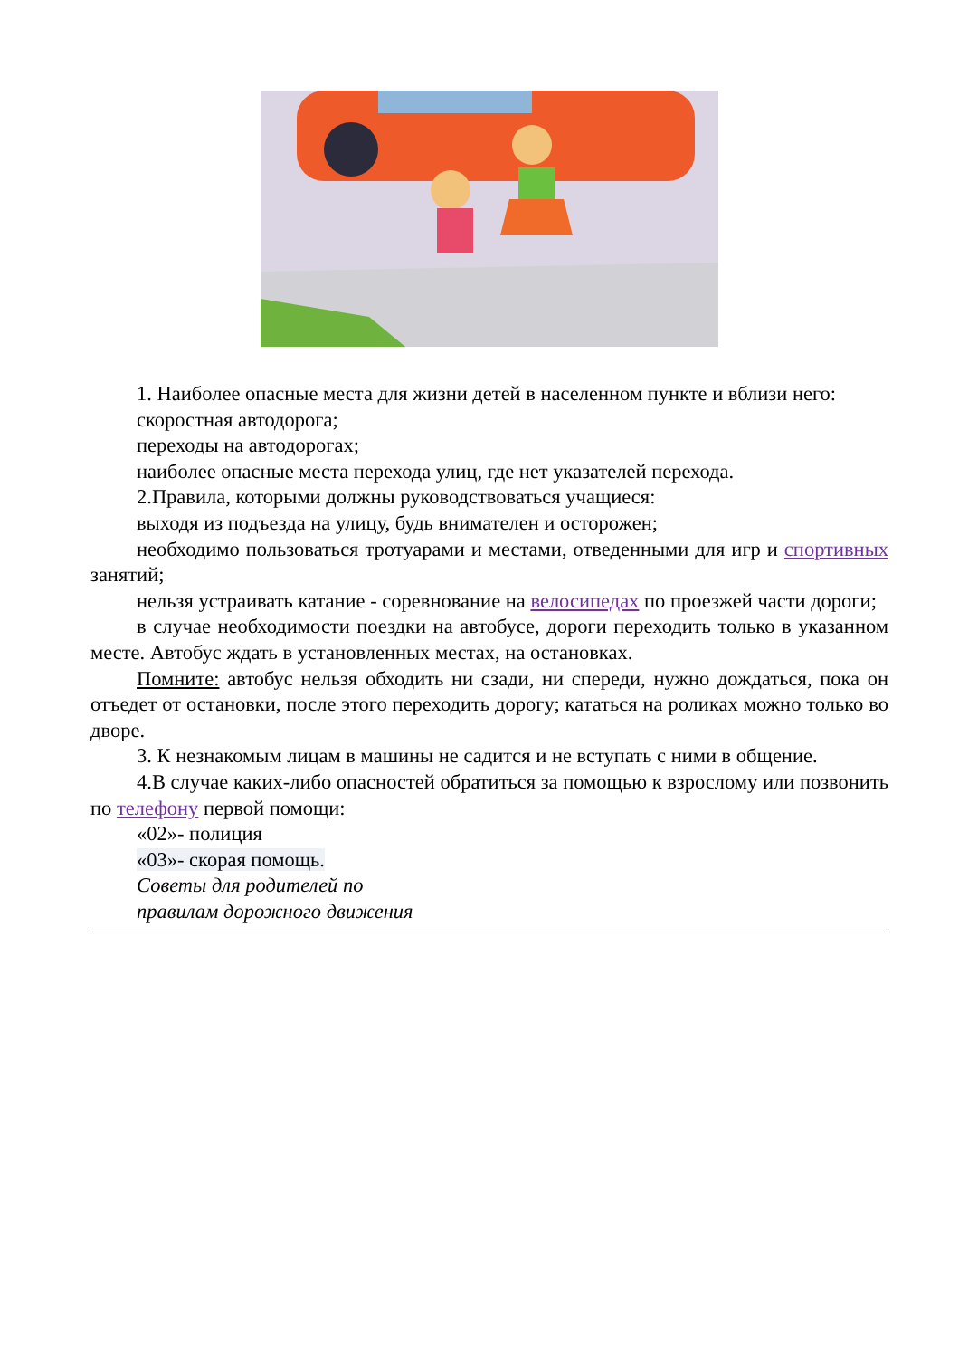1. Наиболее опасные места для жизни детей в населенном пункте и вблизи него:
скоростная автодорога;
переходы на автодорогах;
наиболее опасные места перехода улиц, где нет указателей перехода.
2.Правила, которыми должны руководствоваться учащиеся:
выходя из подъезда на улицу, будь внимателен и осторожен;
необходимо пользоваться тротуарами и местами, отведенными для игр и спортивных занятий;
нельзя устраивать катание - соревнование на велосипедах по проезжей части дороги;
в случае необходимости поездки на автобусе, дороги переходить только в указанном месте. Автобус ждать в установленных местах, на остановках.
Помните: автобус нельзя обходить ни сзади, ни спереди, нужно дождаться, пока он отъедет от остановки, после этого переходить дорогу; кататься на роликах можно только во дворе.
3. К незнакомым лицам в машины не садится и не вступать с ними в общение.
4.В случае каких-либо опасностей обратиться за помощью к взрослому или позвонить по телефону первой помощи:
«02»- полиция
«03»- скорая помощь.
Советы для родителей по
правилам дорожного движения